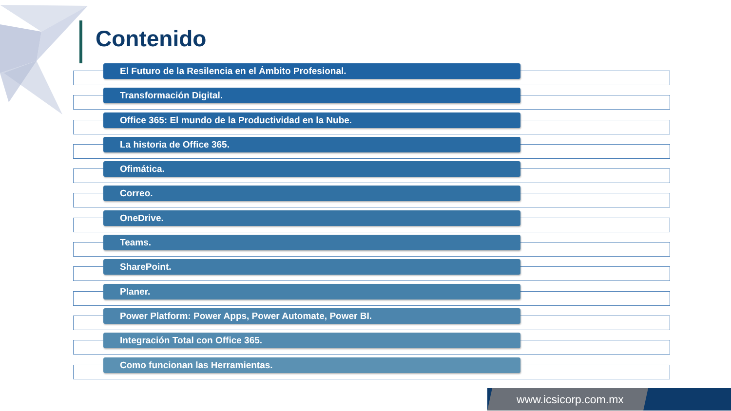Contenido
El Futuro de la Resilencia en el Ámbito Profesional.
Transformación Digital.
Office 365: El mundo de la Productividad en la Nube.
La historia de Office 365.
Ofimática.
Correo.
OneDrive.
Teams.
SharePoint.
Planer.
Power Platform: Power Apps, Power Automate, Power BI.
Integración Total con Office 365.
Como funcionan las Herramientas.
www.icsicorp.com.mx